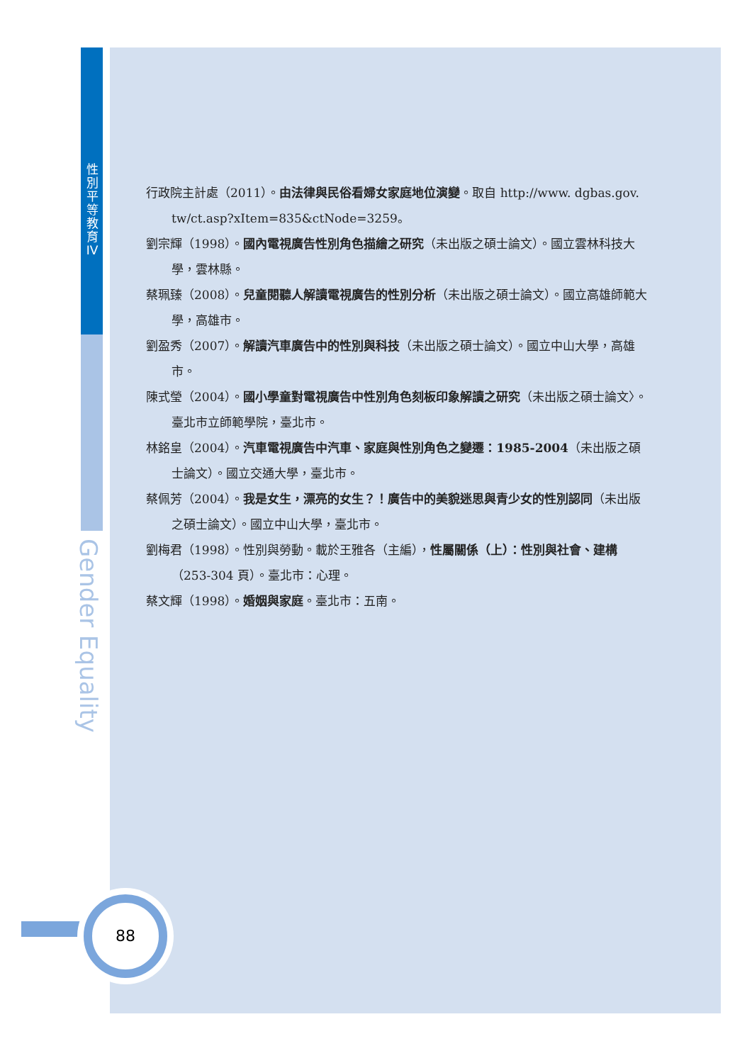性
別
平
等
教
育
IV
Gender Equality
88
行政院主計處（2011）。由法律與民俗看婦女家庭地位演變。取自 http://www. dgbas.gov. tw/ct.asp?xItem=835&ctNode=3259。
劉宗輝（1998）。國內電視廣告性別角色描繪之研究（未出版之碩士論文）。國立雲林科技大學，雲林縣。
蔡珮臻（2008）。兒童閱聽人解讀電視廣告的性別分析（未出版之碩士論文）。國立高雄師範大學，高雄市。
劉盈秀（2007）。解讀汽車廣告中的性別與科技（未出版之碩士論文）。國立中山大學，高雄市。
陳式瑩（2004）。國小學童對電視廣告中性別角色刻板印象解讀之研究（未出版之碩士論文〉。臺北市立師範學院，臺北市。
林銘皇（2004）。汽車電視廣告中汽車、家庭與性別角色之變遷：1985-2004（未出版之碩士論文）。國立交通大學，臺北市。
蔡佩芳（2004）。我是女生，漂亮的女生？！廣告中的美貌迷思與青少女的性別認同（未出版之碩士論文）。國立中山大學，臺北市。
劉梅君（1998）。性別與勞動。載於王雅各（主編），性屬關係（上）：性別與社會、建構（253-304 頁）。臺北市：心理。
蔡文輝（1998）。婚姻與家庭。臺北市：五南。